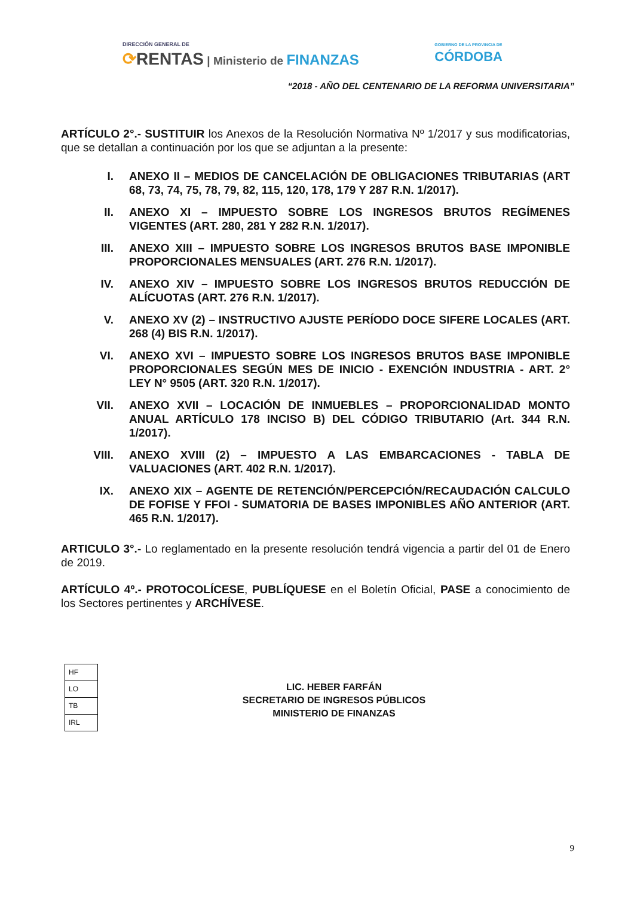DIRECCIÓN GENERAL DE
⟳RENTAS | Ministerio de FINANZAS
GOBIERNO DE LA PROVINCIA DE
CÓRDOBA
“2018 - AÑO DEL CENTENARIO DE LA REFORMA UNIVERSITARIA”
ARTÍCULO 2°.- SUSTITUIR los Anexos de la Resolución Normativa Nº 1/2017 y sus modificatorias, que se detallan a continuación por los que se adjuntan a la presente:
I. ANEXO II – MEDIOS DE CANCELACIÓN DE OBLIGACIONES TRIBUTARIAS (ART 68, 73, 74, 75, 78, 79, 82, 115, 120, 178, 179 Y 287 R.N. 1/2017).
II. ANEXO XI – IMPUESTO SOBRE LOS INGRESOS BRUTOS REGÍMENES VIGENTES (ART. 280, 281 Y 282 R.N. 1/2017).
III. ANEXO XIII – IMPUESTO SOBRE LOS INGRESOS BRUTOS BASE IMPONIBLE PROPORCIONALES MENSUALES (ART. 276 R.N. 1/2017).
IV. ANEXO XIV – IMPUESTO SOBRE LOS INGRESOS BRUTOS REDUCCIÓN DE ALÍCUOTAS (ART. 276 R.N. 1/2017).
V. ANEXO XV (2) – INSTRUCTIVO AJUSTE PERÍODO DOCE SIFERE LOCALES (ART. 268 (4) BIS R.N. 1/2017).
VI. ANEXO XVI – IMPUESTO SOBRE LOS INGRESOS BRUTOS BASE IMPONIBLE PROPORCIONALES SEGÚN MES DE INICIO - EXENCIÓN INDUSTRIA - ART. 2° LEY N° 9505 (ART. 320 R.N. 1/2017).
VII. ANEXO XVII – LOCACIÓN DE INMUEBLES – PROPORCIONALIDAD MONTO ANUAL ARTÍCULO 178 INCISO B) DEL CÓDIGO TRIBUTARIO (Art. 344 R.N. 1/2017).
VIII. ANEXO XVIII (2) – IMPUESTO A LAS EMBARCACIONES - TABLA DE VALUACIONES (ART. 402 R.N. 1/2017).
IX. ANEXO XIX – AGENTE DE RETENCIÓN/PERCEPCIÓN/RECAUDACIÓN CALCULO DE FOFISE Y FFOI - SUMATORIA DE BASES IMPONIBLES AÑO ANTERIOR (ART. 465 R.N. 1/2017).
ARTICULO 3°.- Lo reglamentado en la presente resolución tendrá vigencia a partir del 01 de Enero de 2019.
ARTÍCULO 4º.- PROTOCOLÍCESE, PUBLÍQUESE en el Boletín Oficial, PASE a conocimiento de los Sectores pertinentes y ARCHÍVESE.
| HF |
| LO |
| TB |
| IRL |
LIC. HEBER FARFÁN
SECRETARIO DE INGRESOS PÚBLICOS
MINISTERIO DE FINANZAS
9